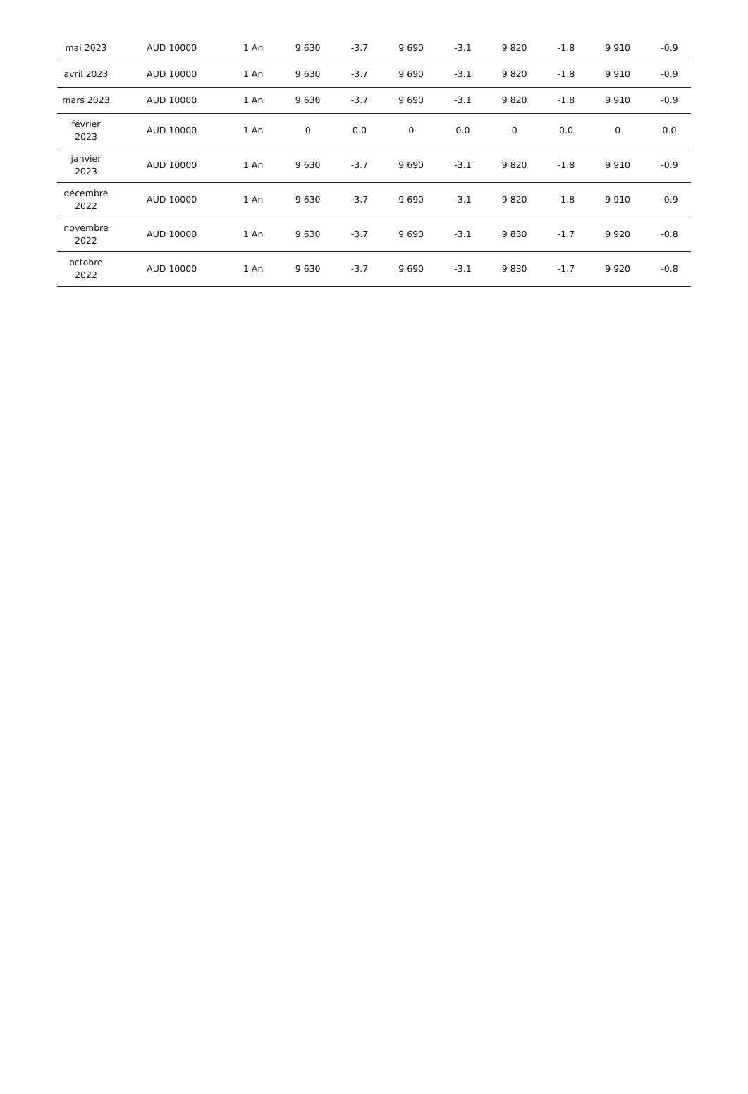| mai 2023 | AUD 10000 | 1 An | 9 630 | -3.7 | 9 690 | -3.1 | 9 820 | -1.8 | 9 910 | -0.9 |
| avril 2023 | AUD 10000 | 1 An | 9 630 | -3.7 | 9 690 | -3.1 | 9 820 | -1.8 | 9 910 | -0.9 |
| mars 2023 | AUD 10000 | 1 An | 9 630 | -3.7 | 9 690 | -3.1 | 9 820 | -1.8 | 9 910 | -0.9 |
| février 2023 | AUD 10000 | 1 An | 0 | 0.0 | 0 | 0.0 | 0 | 0.0 | 0 | 0.0 |
| janvier 2023 | AUD 10000 | 1 An | 9 630 | -3.7 | 9 690 | -3.1 | 9 820 | -1.8 | 9 910 | -0.9 |
| décembre 2022 | AUD 10000 | 1 An | 9 630 | -3.7 | 9 690 | -3.1 | 9 820 | -1.8 | 9 910 | -0.9 |
| novembre 2022 | AUD 10000 | 1 An | 9 630 | -3.7 | 9 690 | -3.1 | 9 830 | -1.7 | 9 920 | -0.8 |
| octobre 2022 | AUD 10000 | 1 An | 9 630 | -3.7 | 9 690 | -3.1 | 9 830 | -1.7 | 9 920 | -0.8 |